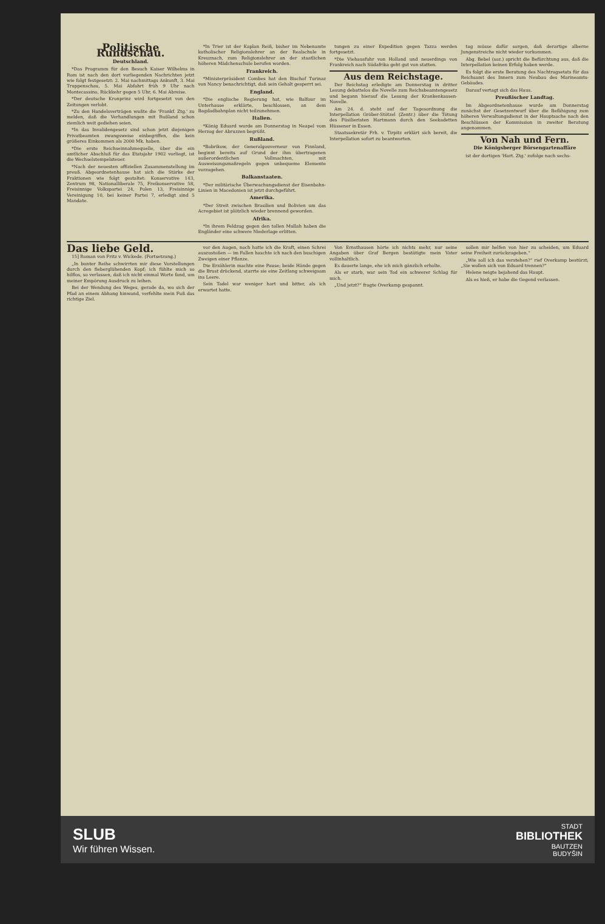Politische Rundschau.
Deutschland.
*Das Programm für den Besuch Kaiser Wilhelms in Rom ist nach den dort vorliegenden Nachrichten jetzt wie folgt festgesetzt: 2. Mai nachmittags Ankunft, 3. Mai Truppenschau, 5. Mai Abfahrt früh 9 Uhr nach Montecassino, Rückkehr gegen 5 Uhr, 6. Mai Abreise.
*Der deutsche Kronprinz wird fortgesetzt von den Zeitungen verlobt.
*Zu den Handelsverträgen wußte die 'Frankf. Ztg.' zu melden, daß die Verhandlungen mit Rußland schon ziemlich weit gediehen seien.
*In das Invalidengesetz sind schon jetzt diejenigen Privatbeamten zwangsweise einbegriffen, die kein größeres Einkommen als 2000 Mk. haben.
*Die erste Reichseinnahmequelle, über die ein amtlicher Abschluß für das Etatsjahr 1902 vorliegt, ist die Wechselstempelsteuer.
*Nach der neuesten offiziellen Zusammenstellung im preuß. Abgeordnetenhause hat sich die Stärke der Fraktionen wie folgt gestaltet: Konservative 143, Zentrum 98, Nationalliberale 75, Freikonservative 58, Freisinnige Volkspartei 24, Polen 13, Freisinnige Vereinigung 10, bei keiner Partei 7, erledigt sind 5 Mandate.
*In Trier ist der Kaplan Reiß, bisher im Nebenamte katholischer Religionslehrer an der Realschule in Kreuznach, zum Religionslehrer an der staatlichen höheren Mädchenschule berufen worden.
Frankreich.
*Ministerpräsident Combes hat den Bischof Turinaz von Nancy benachrichtigt, daß sein Gehalt gesperrt sei.
England.
*Die englische Regierung hat, wie Balfour im Unterhause erklärte, beschlossen, an dem Bagdadbahnplan nicht teilzunehmen.
Italien.
*König Eduard wurde am Donnerstag in Neapel vom Herzog der Abruzzen begrüßt.
Rußland.
*Bobrikow, der Generalgouverneur von Finnland, beginnt bereits auf Grund der ihm übertragenen außerordentlichen Vollmachten, mit Ausweisungsmaßregeln gegen unbequeme Elemente vorzugehen.
Balkanstaaten.
*Der militärische Überwachungsdienst der Eisenbahn-Linien in Macedonien ist jetzt durchgeführt.
Amerika.
*Der Streit zwischen Brasilien und Bolivien um das Acregebiet ist plötzlich wieder brennend geworden.
Afrika.
*In ihrem Feldzug gegen den tollen Mullah haben die Engländer eine schwere Niederlage erlitten.
tungen zu einer Expedition gegen Tazza werden fortgesetzt.
*Die Viehausfuhr von Holland und neuerdings von Frankreich nach Südafrika geht gut von statten.
Aus dem Reichstage.
Der Reichstag erledigte am Donnerstag in dritter Lesung debattelos die Novelle zum Reichsbeamtengesetz und begann hierauf die Lesung der Krankenkassen-Novelle.
Am 24. d. steht auf der Tagesordnung die Interpellation Gröber-Stötzel (Zentr.) über die Tötung des Füsilieristen Hartmann durch den Seekadetten Hüssener in Essen.
Staatssekretär Frh. v. Tirpitz erklärt sich bereit, die Interpellation sofort zu beantworten.
tag müsse dafür sorgen, daß derartige alberne Jungenstreiche nicht wieder vorkommen.
Abg. Bebel (soz.) spricht die Befürchtung aus, daß die Interpellation keinen Erfolg haben werde.
Es folgt die erste Beratung des Nachtragsetats für das Reichsamt des Innern zum Neubau des Marineamts-Gebäudes.
Darauf vertagt sich das Haus.
Preußischer Landtag.
Im Abgeordnetenhause wurde am Donnerstag zunächst der Gesetzentwurf über die Befähigung zum höheren Verwaltungsdienst in der Hauptsache nach den Beschlüssen der Kommission in zweiter Beratung angenommen.
Von Nah und Fern.
Die Königsberger Börsengartenaffäre
ist der dortigen 'Hart. Ztg.' zufolge nach sechs-
Das liebe Geld.
15] Roman von Fritz v. Wickede. (Fortsetzung.)
„In bunter Reihe schwirrten mir diese Vorstellungen durch den fieberglühenden Kopf; ich fühlte mich so hilflos, so verlassen, daß ich nicht einmal Worte fand, um meiner Empörung Ausdruck zu leihen.
Bei der Wendung des Weges, gerade da, wo sich der Pfad an einem Abhang hinwand, verfehlte mein Fuß das richtige Ziel.
vor den Augen, noch hatte ich die Kraft, einen Schrei auszustoßen — im Fallen haschte ich nach den buschigen Zweigen einer Pflanze.
Die Erzählerin machte eine Pause; beide Hände gegen die Brust drückend, starrte sie eine Zeitlang schweigsam ins Leere.
Sein Tadel war weniger hart und bitter, als ich erwartet hatte.
Von Ernsthausen hörte ich nichts mehr, nur seine Angaben über Graf Bergen bestätigte mein Vater vollinhaltlich.
Es dauerte lange, ehe ich mich gänzlich erholte.
Als er starb, war sein Tod ein schwerer Schlag für mich.
„Und jetzt?“ fragte Overkamp gespannt.
sollen mir helfen von hier zu scheiden, um Eduard seine Freiheit zurückzugeben.“
„Wie soll ich das verstehen?“ rief Overkamp bestürzt; „Sie wollen sich von Eduard trennen?“
Helene neigte bejahend das Haupt.
Als es hieß, er habe die Gegend verlassen.
SLUB
Wir führen Wissen.
STADT
BIBLIOTHEK
BAUTZEN
BUDYŠIN